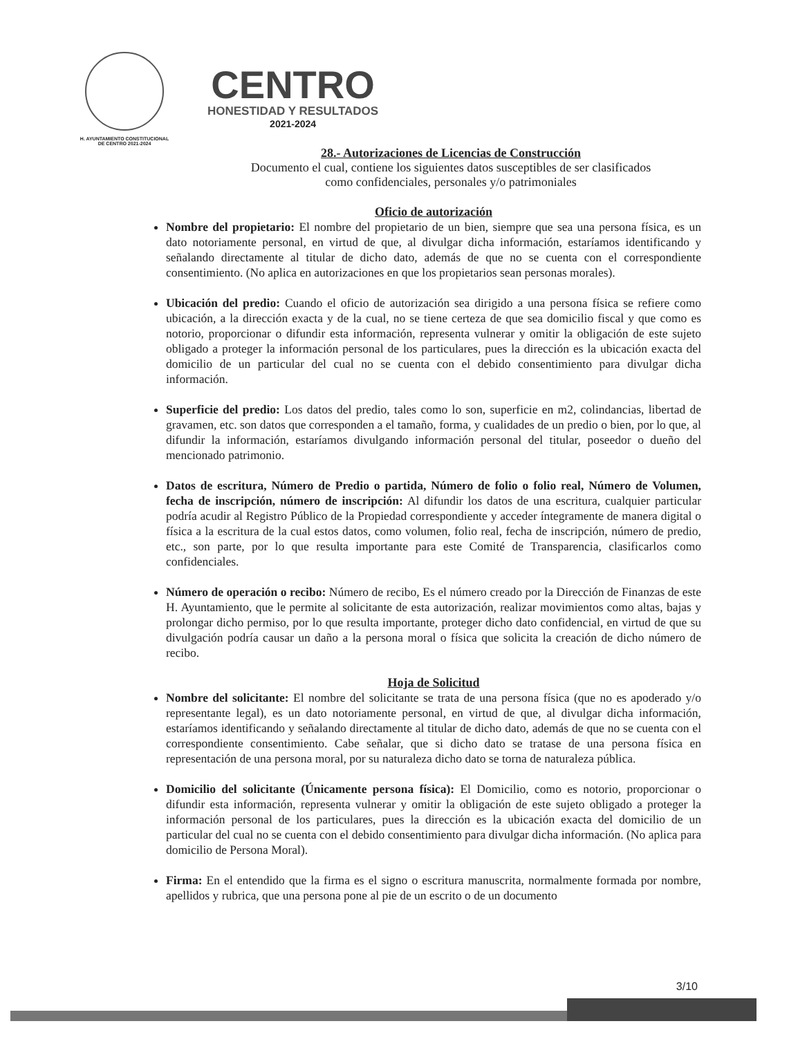H. AYUNTAMIENTO CONSTITUCIONAL
DE CENTRO 2021-2024
CENTRO
HONESTIDAD Y RESULTADOS
2021-2024
28.- Autorizaciones de Licencias de Construcción
Documento el cual, contiene los siguientes datos susceptibles de ser clasificados
como confidenciales, personales y/o patrimoniales
Oficio de autorización
Nombre del propietario: El nombre del propietario de un bien, siempre que sea una persona física, es un dato notoriamente personal, en virtud de que, al divulgar dicha información, estaríamos identificando y señalando directamente al titular de dicho dato, además de que no se cuenta con el correspondiente consentimiento. (No aplica en autorizaciones en que los propietarios sean personas morales).
Ubicación del predio: Cuando el oficio de autorización sea dirigido a una persona física se refiere como ubicación, a la dirección exacta y de la cual, no se tiene certeza de que sea domicilio fiscal y que como es notorio, proporcionar o difundir esta información, representa vulnerar y omitir la obligación de este sujeto obligado a proteger la información personal de los particulares, pues la dirección es la ubicación exacta del domicilio de un particular del cual no se cuenta con el debido consentimiento para divulgar dicha información.
Superficie del predio: Los datos del predio, tales como lo son, superficie en m2, colindancias, libertad de gravamen, etc. son datos que corresponden a el tamaño, forma, y cualidades de un predio o bien, por lo que, al difundir la información, estaríamos divulgando información personal del titular, poseedor o dueño del mencionado patrimonio.
Datos de escritura, Número de Predio o partida, Número de folio o folio real, Número de Volumen, fecha de inscripción, número de inscripción: Al difundir los datos de una escritura, cualquier particular podría acudir al Registro Público de la Propiedad correspondiente y acceder íntegramente de manera digital o física a la escritura de la cual estos datos, como volumen, folio real, fecha de inscripción, número de predio, etc., son parte, por lo que resulta importante para este Comité de Transparencia, clasificarlos como confidenciales.
Número de operación o recibo: Número de recibo, Es el número creado por la Dirección de Finanzas de este H. Ayuntamiento, que le permite al solicitante de esta autorización, realizar movimientos como altas, bajas y prolongar dicho permiso, por lo que resulta importante, proteger dicho dato confidencial, en virtud de que su divulgación podría causar un daño a la persona moral o física que solicita la creación de dicho número de recibo.
Hoja de Solicitud
Nombre del solicitante: El nombre del solicitante se trata de una persona física (que no es apoderado y/o representante legal), es un dato notoriamente personal, en virtud de que, al divulgar dicha información, estaríamos identificando y señalando directamente al titular de dicho dato, además de que no se cuenta con el correspondiente consentimiento. Cabe señalar, que si dicho dato se tratase de una persona física en representación de una persona moral, por su naturaleza dicho dato se torna de naturaleza pública.
Domicilio del solicitante (Únicamente persona física): El Domicilio, como es notorio, proporcionar o difundir esta información, representa vulnerar y omitir la obligación de este sujeto obligado a proteger la información personal de los particulares, pues la dirección es la ubicación exacta del domicilio de un particular del cual no se cuenta con el debido consentimiento para divulgar dicha información. (No aplica para domicilio de Persona Moral).
Firma: En el entendido que la firma es el signo o escritura manuscrita, normalmente formada por nombre, apellidos y rubrica, que una persona pone al pie de un escrito o de un documento
3/10